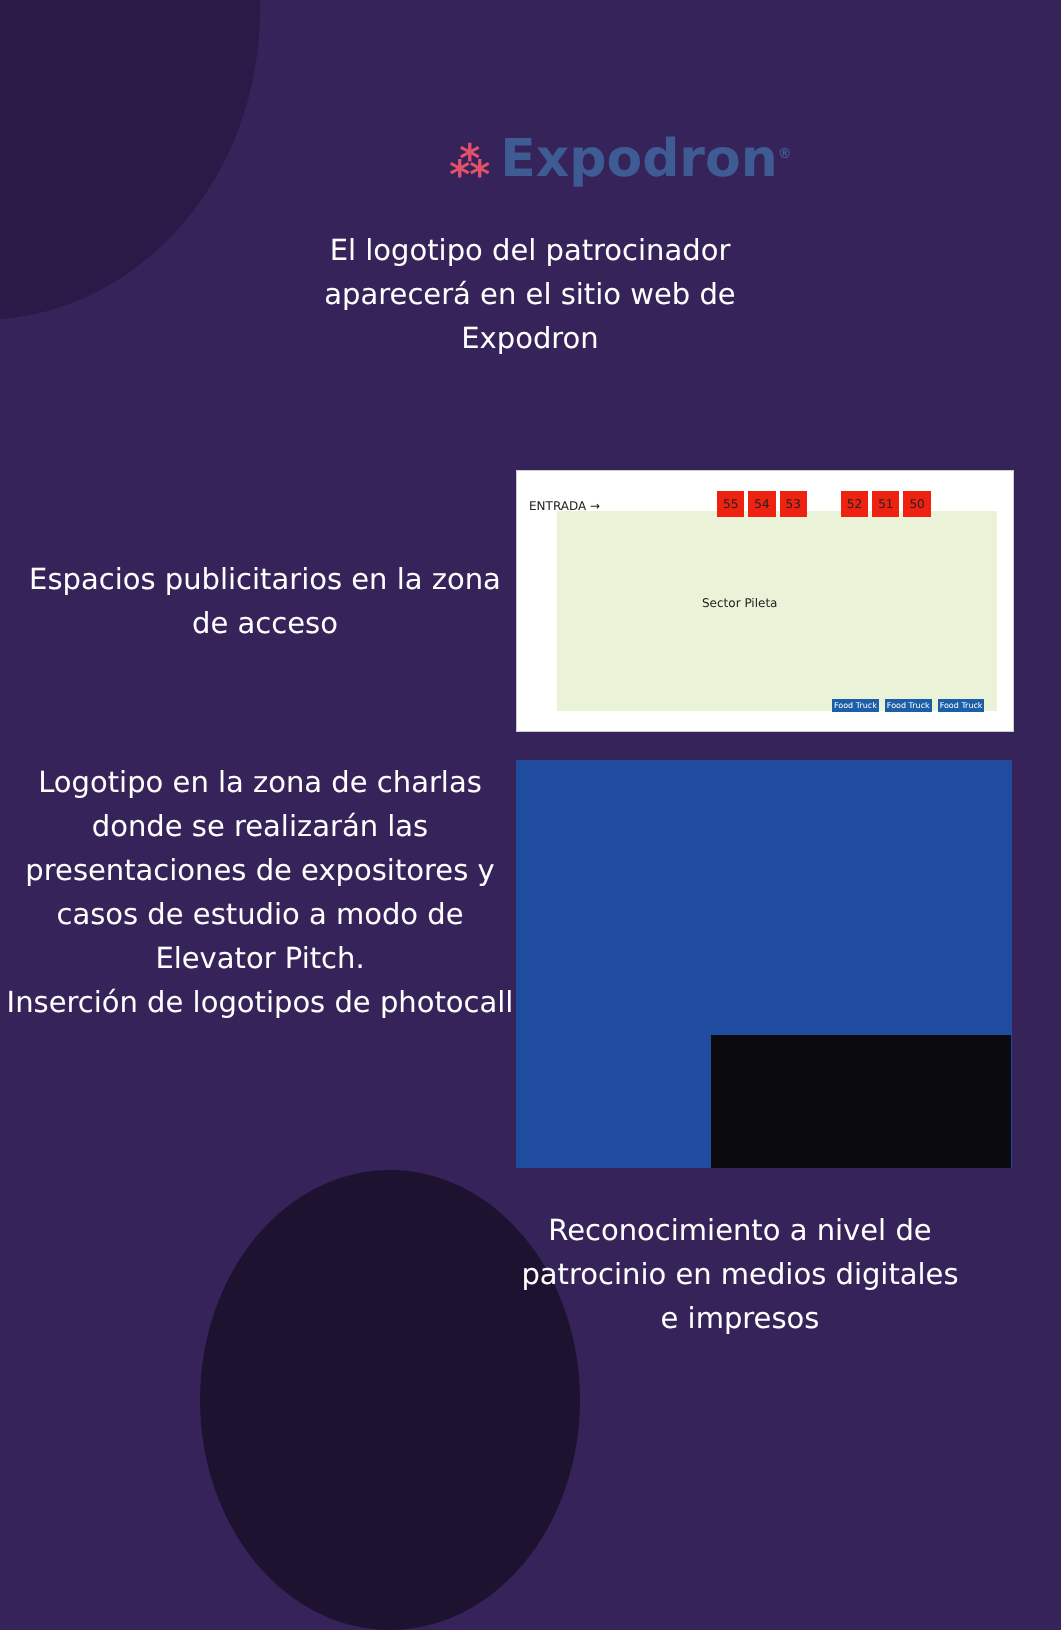⁂ Expodron<sup>®</sup>
El logotipo del patrocinador aparecerá en el sitio web de Expodron
Espacios publicitarios en la zona de acceso
ENTRADA →
55 54 53 52 51 50
Sector Pileta
Food Truck Food Truck Food Truck
Logotipo en la zona de charlas donde se realizarán las presentaciones de expositores y casos de estudio a modo de Elevator Pitch.
Inserción de logotipos de photocall
Reconocimiento a nivel de patrocinio en medios digitales e impresos